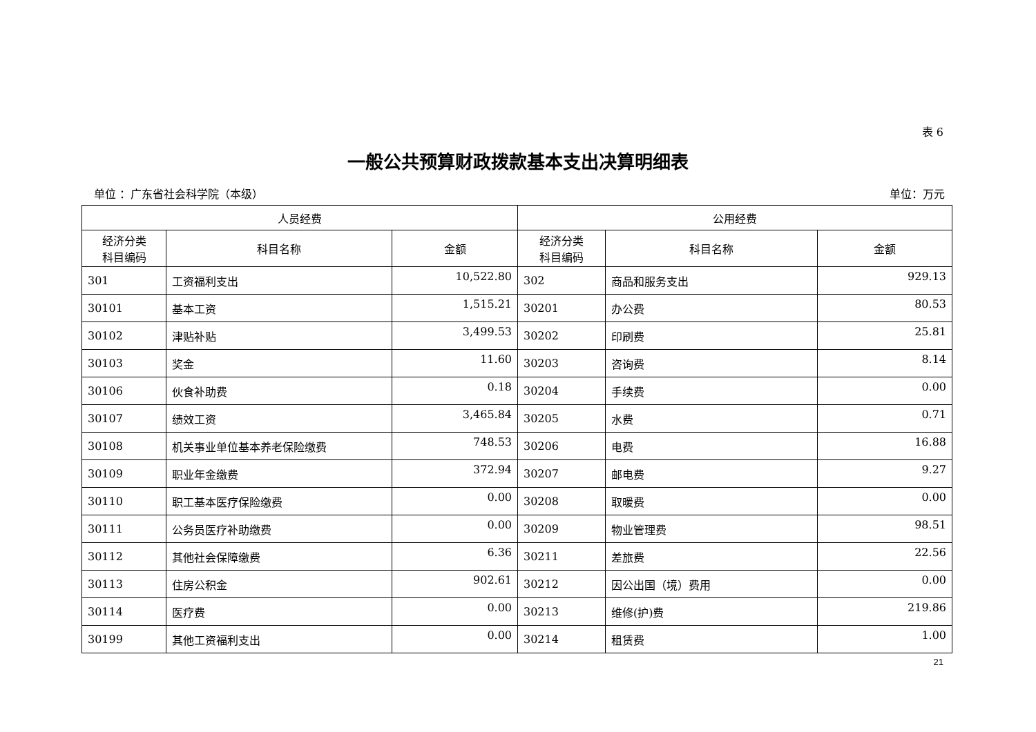表 6
一般公共预算财政拨款基本支出决算明细表
单位 ：广东省社会科学院（本级） 单位：万元
| 人员经费 | | | 公用经费 | | |
| --- | --- | --- | --- | --- | --- |
| 经济分类 科目编码 | 科目名称 | 金额 | 经济分类 科目编码 | 科目名称 | 金额 |
| 301 | 工资福利支出 | 10,522.80 | 302 | 商品和服务支出 | 929.13 |
| 30101 | 基本工资 | 1,515.21 | 30201 | 办公费 | 80.53 |
| 30102 | 津贴补贴 | 3,499.53 | 30202 | 印刷费 | 25.81 |
| 30103 | 奖金 | 11.60 | 30203 | 咨询费 | 8.14 |
| 30106 | 伙食补助费 | 0.18 | 30204 | 手续费 | 0.00 |
| 30107 | 绩效工资 | 3,465.84 | 30205 | 水费 | 0.71 |
| 30108 | 机关事业单位基本养老保险缴费 | 748.53 | 30206 | 电费 | 16.88 |
| 30109 | 职业年金缴费 | 372.94 | 30207 | 邮电费 | 9.27 |
| 30110 | 职工基本医疗保险缴费 | 0.00 | 30208 | 取暖费 | 0.00 |
| 30111 | 公务员医疗补助缴费 | 0.00 | 30209 | 物业管理费 | 98.51 |
| 30112 | 其他社会保障缴费 | 6.36 | 30211 | 差旅费 | 22.56 |
| 30113 | 住房公积金 | 902.61 | 30212 | 因公出国（境）费用 | 0.00 |
| 30114 | 医疗费 | 0.00 | 30213 | 维修(护)费 | 219.86 |
| 30199 | 其他工资福利支出 | 0.00 | 30214 | 租赁费 | 1.00 |
21